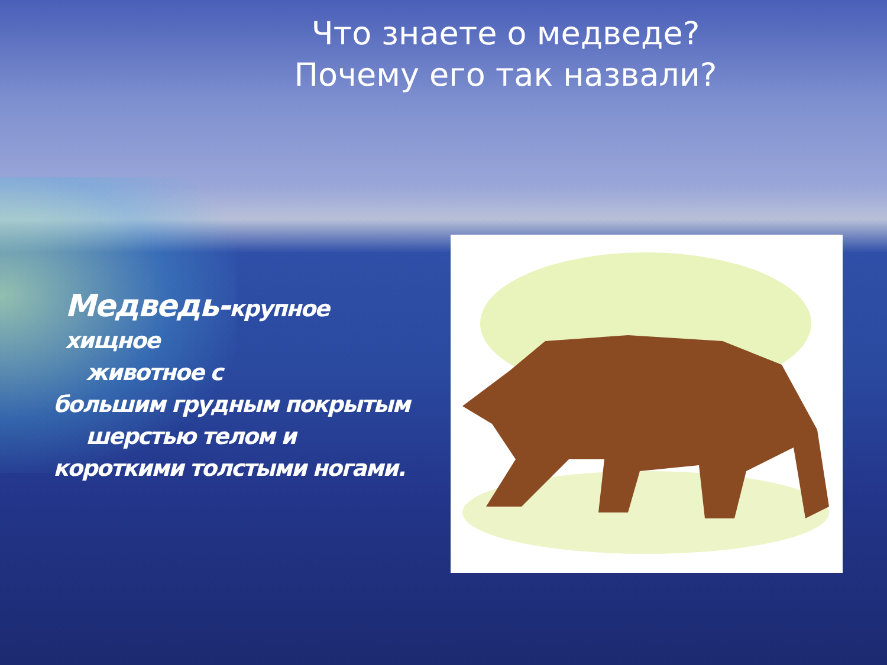Что знаете о медведе?
Почему его так назвали?
Медведь-крупное хищное
животное с
большим грудным покрытым
шерстью телом и
короткими толстыми ногами.